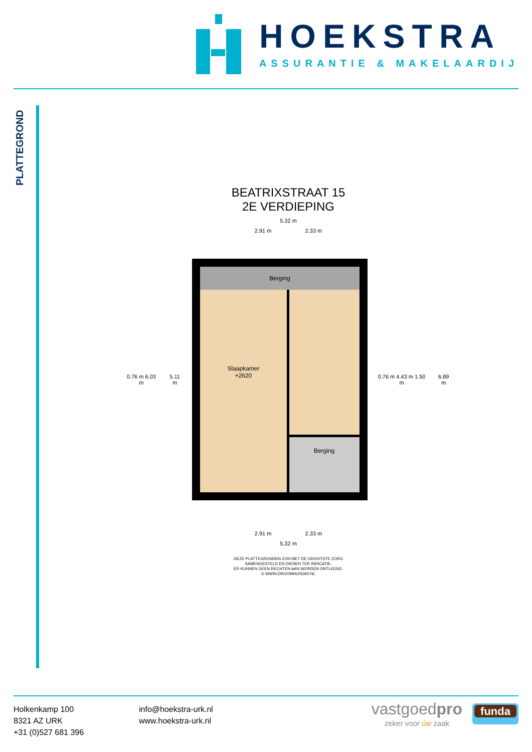HOEKSTRA
ASSURANTIE & MAKELAARDIJ
PLATTEGROND
BEATRIXSTRAAT 15
2E VERDIEPING
5.32 m
2.91 m 2.33 m
0.76 m 6.03 m 5.11 m
Berging
Slaapkamer
+2620
Berging
0.76 m 4.43 m 1.50 m 6.89 m
2.91 m 2.33 m
5.32 m
DEZE PLATTEGRONDEN ZIJN MET DE GROOTSTE ZORG
SAMENGESTELD EN DIENEN TER INDICATIE.
ER KUNNEN GEEN RECHTEN AAN WORDEN ONTLEEND.
© WWW.DROOMHUIS360.NL
Holkenkamp 100
8321 AZ URK
+31 (0)527 681 396
info@hoekstra-urk.nl
www.hoekstra-urk.nl
vastgoedpro
zeker voor úw zaak
funda